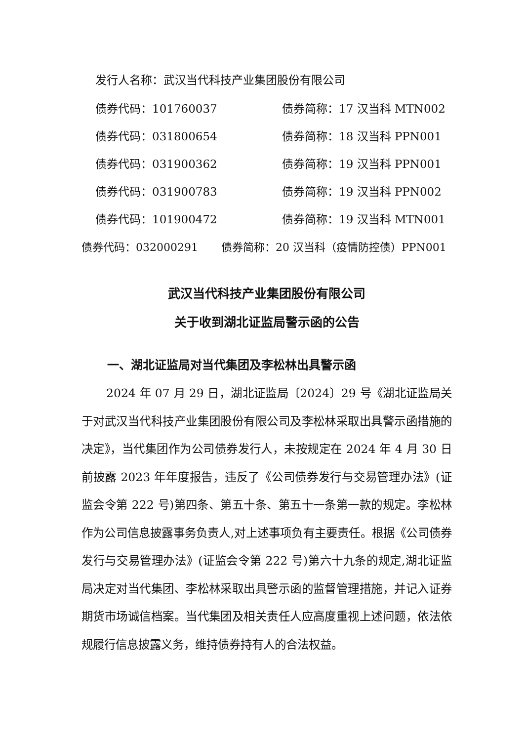发行人名称：武汉当代科技产业集团股份有限公司
债券代码：101760037 债券简称：17 汉当科 MTN002
债券代码：031800654 债券简称：18 汉当科 PPN001
债券代码：031900362 债券简称：19 汉当科 PPN001
债券代码：031900783 债券简称：19 汉当科 PPN002
债券代码：101900472 债券简称：19 汉当科 MTN001
债券代码：032000291 债券简称：20 汉当科（疫情防控债）PPN001
武汉当代科技产业集团股份有限公司
关于收到湖北证监局警示函的公告
一、湖北证监局对当代集团及李松林出具警示函
2024 年 07 月 29 日，湖北证监局〔2024〕29 号《湖北证监局关于对武汉当代科技产业集团股份有限公司及李松林采取出具警示函措施的决定》，当代集团作为公司债券发行人，未按规定在 2024 年 4 月 30 日前披露 2023 年年度报告，违反了《公司债券发行与交易管理办法》(证监会令第 222 号)第四条、第五十条、第五十一条第一款的规定。李松林作为公司信息披露事务负责人,对上述事项负有主要责任。根据《公司债券发行与交易管理办法》(证监会令第 222 号)第六十九条的规定,湖北证监局决定对当代集团、李松林采取出具警示函的监督管理措施，并记入证券期货市场诚信档案。当代集团及相关责任人应高度重视上述问题，依法依规履行信息披露义务，维持债券持有人的合法权益。